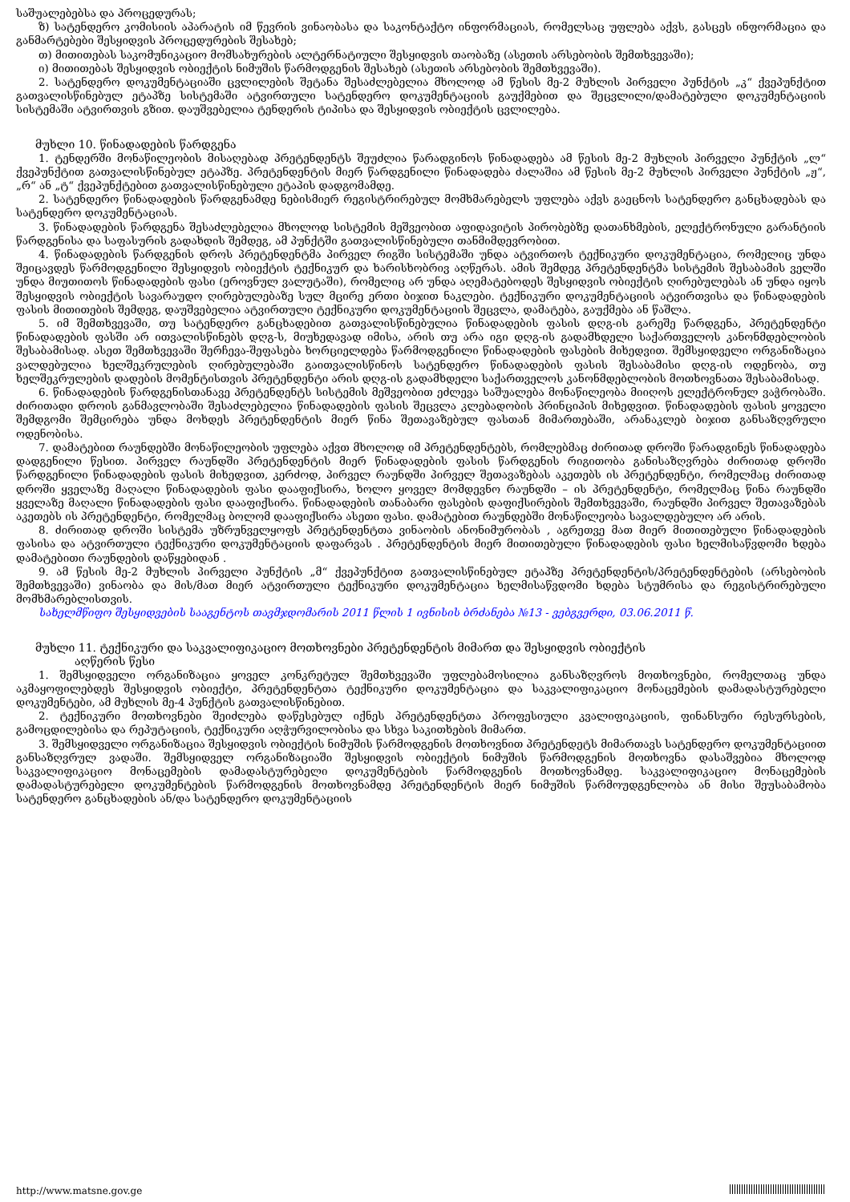საშუალებებსა და პროცედურას;
ზ) სატენდერო კომისიის აპარატის იმ წევრის ვინაობასა და საკონტაქტო ინფორმაციას, რომელსაც უფლება აქვს, გასცეს ინფორმაცია და განმარტებები შესყიდვის პროცედურების შესახებ;
თ) მითითებას საკომუნიკაციო მომსახურების ალტერნატიული შესყიდვის თაობაზე (ასეთის არსებობის შემთხვევაში);
ი) მითითებას შესყიდვის ობიექტის ნიმუშის წარმოდგენის შესახებ (ასეთის არსებობის შემთხვევაში).
2. სატენდერო დოკუმენტაციაში ცვლილების შეტანა შესაძლებელია მხოლოდ ამ წესის მე-2 მუხლის პირველი პუნქტის „კ“ ქვეპუნქტით გათვალისწინებულ ეტაპზე სისტემაში ატვირთული სატენდერო დოკუმენტაციის გაუქმებით და შეცვლილი/დამატებული დოკუმენტაციის სისტემაში ატვირთვის გზით. დაუშვებელია ტენდერის ტიპისა და შესყიდვის ობიექტის ცვლილება.
მუხლი 10. წინადადების წარდგენა
1. ტენდერში მონაწილეობის მისაღებად პრეტენდენტს შეუძლია წარადგინოს წინადადება ამ წესის მე-2 მუხლის პირველი პუნქტის „ლ“ ქვეპუნქტით გათვალისწინებულ ეტაპზე. პრეტენდენტის მიერ წარდგენილი წინადადება ძალაშია ამ წესის მე-2 მუხლის პირველი პუნქტის „ჟ“, „რ“ ან „ტ“ ქვეპუნქტებით გათვალისწინებული ეტაპის დადგომამდე.
2. სატენდერო წინადადების წარდგენამდე ნებისმიერ რეგისტრირებულ მომხმარებელს უფლება აქვს გაეცნოს სატენდერო განცხადებას და სატენდერო დოკუმენტაციას.
3. წინადადების წარდგენა შესაძლებელია მხოლოდ სისტემის მეშვეობით აფიდავიტის პირობებზე დათანხმების, ელექტრონული გარანტიის წარდგენისა და საფასურის გადახდის შემდეგ, ამ პუნქტში გათვალისწინებული თანმიმდევრობით.
4. წინადადების წარდგენის დროს პრეტენდენტმა პირველ რიგში სისტემაში უნდა ატვირთოს ტექნიკური დოკუმენტაცია, რომელიც უნდა შეიცავდეს წარმოდგენილი შესყიდვის ობიექტის ტექნიკურ და ხარისხობრივ აღწერას. ამის შემდეგ პრეტენდენტმა სისტემის შესაბამის ველში უნდა მიუთითოს წინადადების ფასი (ეროვნულ ვალუტაში), რომელიც არ უნდა აღემატებოდეს შესყიდვის ობიექტის ღირებულებას ან უნდა იყოს შესყიდვის ობიექტის სავარაუდო ღირებულებაზე სულ მცირე ერთი ბიჯით ნაკლები. ტექნიკური დოკუმენტაციის ატვირთვისა და წინადადების ფასის მითითების შემდეგ, დაუშვებელია ატვირთული ტექნიკური დოკუმენტაციის შეცვლა, დამატება, გაუქმება ან წაშლა.
5. იმ შემთხვევაში, თუ სატენდერო განცხადებით გათვალისწინებულია წინადადების ფასის დღგ-ის გარეშე წარდგენა, პრეტენდენტი წინადადების ფასში არ ითვალისწინებს დღგ-ს, მიუხედავად იმისა, არის თუ არა იგი დღგ-ის გადამხდელი საქართველოს კანონმდებლობის შესაბამისად. ასეთ შემთხვევაში შერჩევა-შეფასება ხორციელდება წარმოდგენილი წინადადების ფასების მიხედვით. შემსყიდველი ორგანიზაცია ვალდებულია ხელშეკრულების ღირებულებაში გაითვალისწინოს სატენდერო წინადადების ფასის შესაბამისი დღგ-ის ოდენობა, თუ ხელშეკრულების დადების მომენტისთვის პრეტენდენტი არის დღგ-ის გადამხდელი საქართველოს კანონმდებლობის მოთხოვნათა შესაბამისად.
6. წინადადების წარდგენისთანავე პრეტენდენტს სისტემის მეშვეობით ეძლევა საშუალება მონაწილეობა მიიღოს ელექტრონულ ვაჭრობაში. ძირითადი დროის განმავლობაში შესაძლებელია წინადადების ფასის შეცვლა კლებადობის პრინციპის მიხედვით. წინადადების ფასის ყოველი შემდგომი შემცირება უნდა მოხდეს პრეტენდენტის მიერ წინა შეთავაზებულ ფასთან მიმართებაში, არანაკლებ ბიჯით განსაზღვრული ოდენობისა.
7. დამატებით რაუნდებში მონაწილეობის უფლება აქვთ მხოლოდ იმ პრეტენდენტებს, რომლებმაც ძირითად დროში წარადგინეს წინადადება დადგენილი წესით. პირველ რაუნდში პრეტენდენტის მიერ წინადადების ფასის წარდგენის რიგითობა განისაზღვრება ძირითად დროში წარდგენილი წინადადების ფასის მიხედვით, კერძოდ, პირველ რაუნდში პირველ შეთავაზებას აკეთებს ის პრეტენდენტი, რომელმაც ძირითად დროში ყველაზე მაღალი წინადადების ფასი დააფიქსირა, ხოლო ყოველ მომდევნო რაუნდში – ის პრეტენდენტი, რომელმაც წინა რაუნდში ყველაზე მაღალი წინადადების ფასი დააფიქსირა. წინადადების თანაბარი ფასების დაფიქსირების შემთხვევაში, რაუნდში პირველ შეთავაზებას აკეთებს ის პრეტენდენტი, რომელმაც ბოლომ დააფიქსირა ასეთი ფასი. დამატებით რაუნდებში მონაწილეობა სავალდებულო არ არის.
8. ძირითად დროში სისტემა უზრუნველყოფს პრეტენდენტთა ვინაობის ანონიმურობას , აგრეთვე მათ მიერ მითითებული წინადადების ფასისა და ატვირთული ტექნიკური დოკუმენტაციის დაფარვას . პრეტენდენტის მიერ მითითებული წინადადების ფასი ხელმისაწვდომი ხდება დამატებითი რაუნდების დაწყებიდან .
9. ამ წესის მე-2 მუხლის პირველი პუნქტის „მ“ ქვეპუნქტით გათვალისწინებულ ეტაპზე პრეტენდენტის/პრეტენდენტების (არსებობის შემთხვევაში) ვინაობა და მის/მათ მიერ ატვირთული ტექნიკური დოკუმენტაცია ხელმისაწვდომი ხდება სტუმრისა და რეგისტრირებული მომხმარებლისთვის.
სახელმწიფო შესყიდვების სააგენტოს თავმჯდომარის 2011 წლის 1 ივნისის ბრძანება №13 - ვებგვერდი, 03.06.2011 წ.
მუხლი 11. ტექნიკური და საკვალიფიკაციო მოთხოვნები პრეტენდენტის მიმართ და შესყიდვის ობიექტის
აღწერის წესი
1. შემსყიდველი ორგანიზაცია ყოველ კონკრეტულ შემთხვევაში უფლებამოსილია განსაზღვროს მოთხოვნები, რომელთაც უნდა აკმაყოფილებდეს შესყიდვის ობიექტი, პრეტენდენტთა ტექნიკური დოკუმენტაცია და საკვალიფიკაციო მონაცემების დამადასტურებელი დოკუმენტები, ამ მუხლის მე-4 პუნქტის გათვალისწინებით.
2. ტექნიკური მოთხოვნები შეიძლება დაწესებულ იქნეს პრეტენდენტთა პროფესიული კვალიფიკაციის, ფინანსური რესურსების, გამოცდილებისა და რეპუტაციის, ტექნიკური აღჭურვილობისა და სხვა საკითხების მიმართ.
3. შემსყიდველი ორგანიზაცია შესყიდვის ობიექტის ნიმუშის წარმოდგენის მოთხოვნით პრეტენდეტს მიმართავს სატენდერო დოკუმენტაციით განსაზღვრულ ვადაში. შემსყიდველ ორგანიზაციაში შესყიდვის ობიექტის ნიმუშის წარმოდგენის მოთხოვნა დასაშვებია მხოლოდ საკვალიფიკაციო მონაცემების დამადასტურებელი დოკუმენტების წარმოდგენის მოთხოვნამდე. საკვალიფიკაციო მონაცემების დამადასტურებელი დოკუმენტების წარმოდგენის მოთხოვნამდე პრეტენდენტის მიერ ნიმუშის წარმოუდგენლობა ან მისი შეუსაბამობა სატენდერო განცხადების ან/და სატენდერო დოკუმენტაციის
http://www.matsne.gov.ge